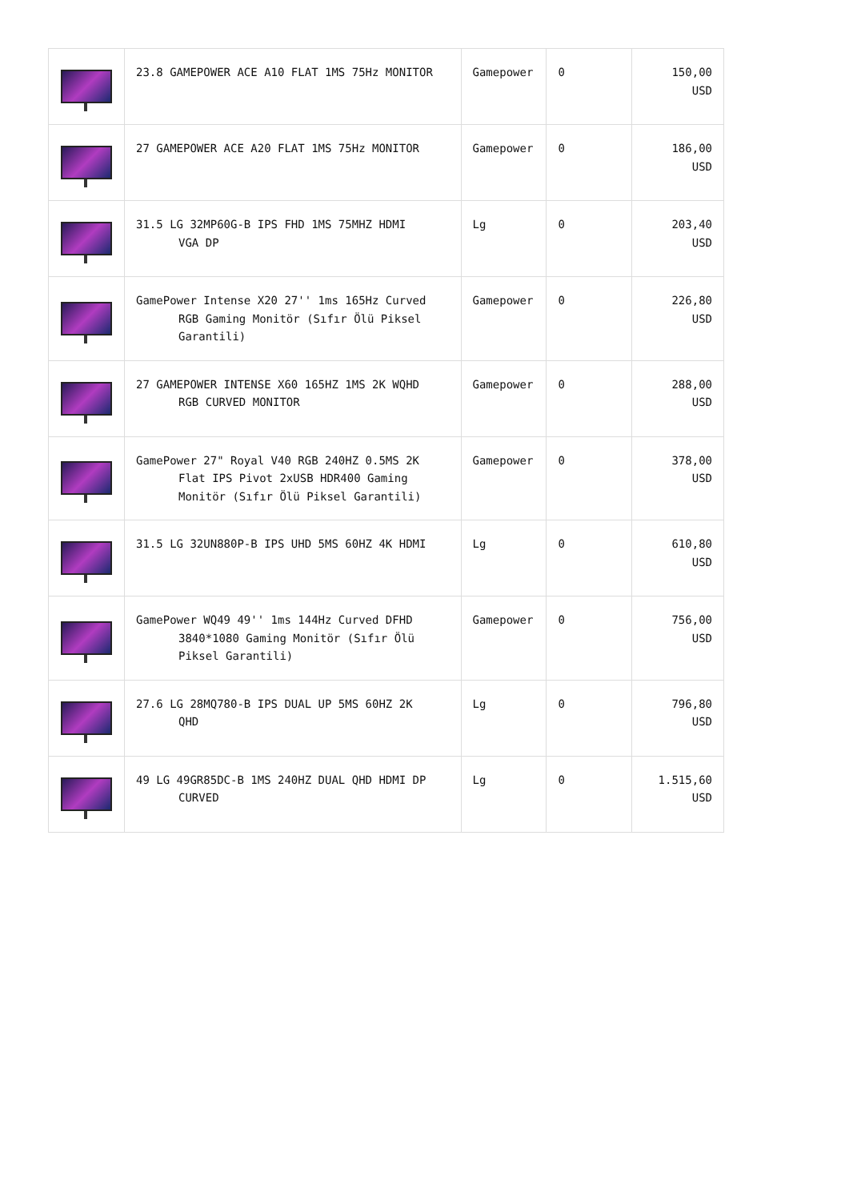| | 23.8 GAMEPOWER ACE A10 FLAT 1MS 75Hz MONITOR | Gamepower | 0 | 150,00 USD |
| | 27 GAMEPOWER ACE A20 FLAT 1MS 75Hz MONITOR | Gamepower | 0 | 186,00 USD |
| | 31.5 LG 32MP60G-B IPS FHD 1MS 75MHZ HDMI VGA DP | Lg | 0 | 203,40 USD |
| | GamePower Intense X20 27'' 1ms 165Hz Curved RGB Gaming Monitör (Sıfır Ölü Piksel Garantili) | Gamepower | 0 | 226,80 USD |
| | 27 GAMEPOWER INTENSE X60 165HZ 1MS 2K WQHD RGB CURVED MONITOR | Gamepower | 0 | 288,00 USD |
| | GamePower 27" Royal V40 RGB 240HZ 0.5MS 2K Flat IPS Pivot 2xUSB HDR400 Gaming Monitör (Sıfır Ölü Piksel Garantili) | Gamepower | 0 | 378,00 USD |
| | 31.5 LG 32UN880P-B IPS UHD 5MS 60HZ 4K HDMI | Lg | 0 | 610,80 USD |
| | GamePower WQ49 49'' 1ms 144Hz Curved DFHD 3840*1080 Gaming Monitör (Sıfır Ölü Piksel Garantili) | Gamepower | 0 | 756,00 USD |
| | 27.6 LG 28MQ780-B IPS DUAL UP 5MS 60HZ 2K QHD | Lg | 0 | 796,80 USD |
| | 49 LG 49GR85DC-B 1MS 240HZ DUAL QHD HDMI DP CURVED | Lg | 0 | 1.515,60 USD |